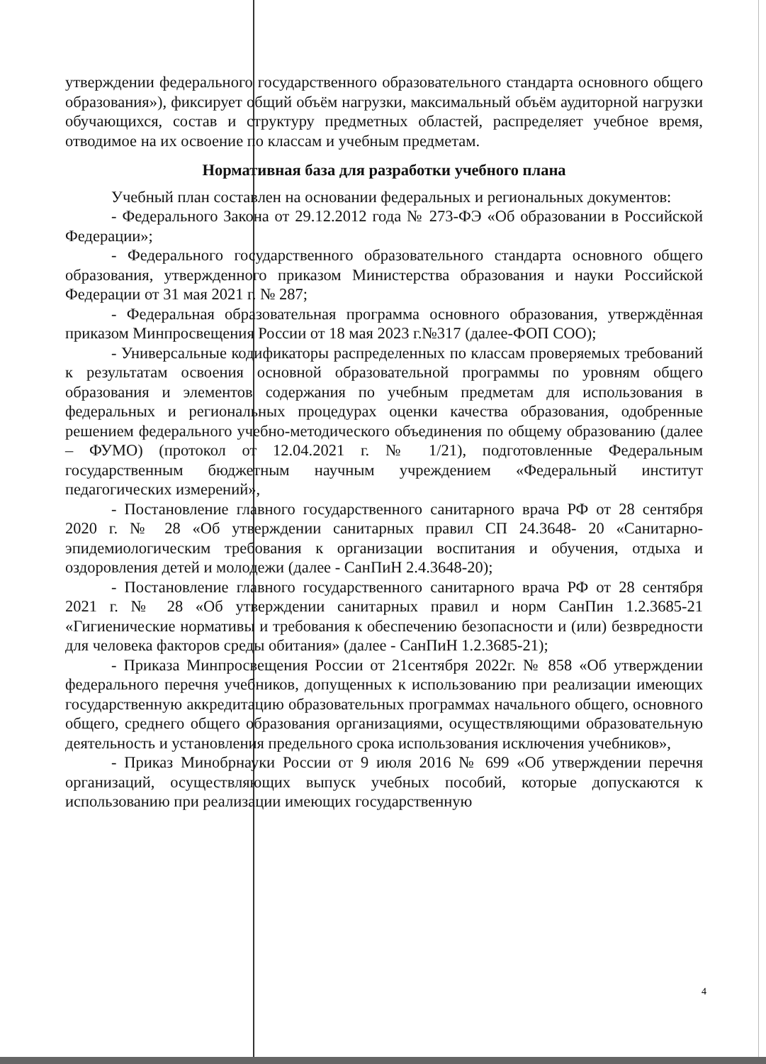утверждении федерального государственного образовательного стандарта основного общего образования»), фиксирует общий объём нагрузки, максимальный объём аудиторной нагрузки обучающихся, состав и структуру предметных областей, распределяет учебное время, отводимое на их освоение по классам и учебным предметам.
Нормативная база для разработки учебного плана
Учебный план составлен на основании федеральных и региональных документов:
- Федерального Закона от 29.12.2012 года № 273-ФЭ «Об образовании в Российской Федерации»;
- Федерального государственного образовательного стандарта основного общего образования, утвержденного приказом Министерства образования и науки Российской Федерации от 31 мая 2021 г. № 287;
- Федеральная образовательная программа основного образования, утверждённая приказом Минпросвещения России от 18 мая 2023 г.№317 (далее-ФОП СОО);
- Универсальные кодификаторы распределенных по классам проверяемых требований к результатам освоения основной образовательной программы по уровням общего образования и элементов содержания по учебным предметам для использования в федеральных и региональных процедурах оценки качества образования, одобренные решением федерального учебно-методического объединения по общему образованию (далее – ФУМО) (протокол от 12.04.2021 г. № 1/21), подготовленные Федеральным государственным бюджетным научным учреждением «Федеральный институт педагогических измерений»,
- Постановление главного государственного санитарного врача РФ от 28 сентября 2020 г. № 28 «Об утверждении санитарных правил СП 24.3648- 20 «Санитарно-эпидемиологическим требования к организации воспитания и обучения, отдыха и оздоровления детей и молодежи (далее - СанПиН 2.4.3648-20);
- Постановление главного государственного санитарного врача РФ от 28 сентября 2021 г. № 28 «Об утверждении санитарных правил и норм СанПин 1.2.3685-21 «Гигиенические нормативы и требования к обеспечению безопасности и (или) безвредности для человека факторов среды обитания» (далее - СанПиН 1.2.3685-21);
- Приказа Минпросвещения России от 21сентября 2022г. № 858 «Об утверждении федерального перечня учебников, допущенных к использованию при реализации имеющих государственную аккредитацию образовательных программах начального общего, основного общего, среднего общего образования организациями, осуществляющими образовательную деятельность и установления предельного срока использования исключения учебников»,
- Приказ Минобрнауки России от 9 июля 2016 № 699 «Об утверждении перечня организаций, осуществляющих выпуск учебных пособий, которые допускаются к использованию при реализации имеющих государственную
4